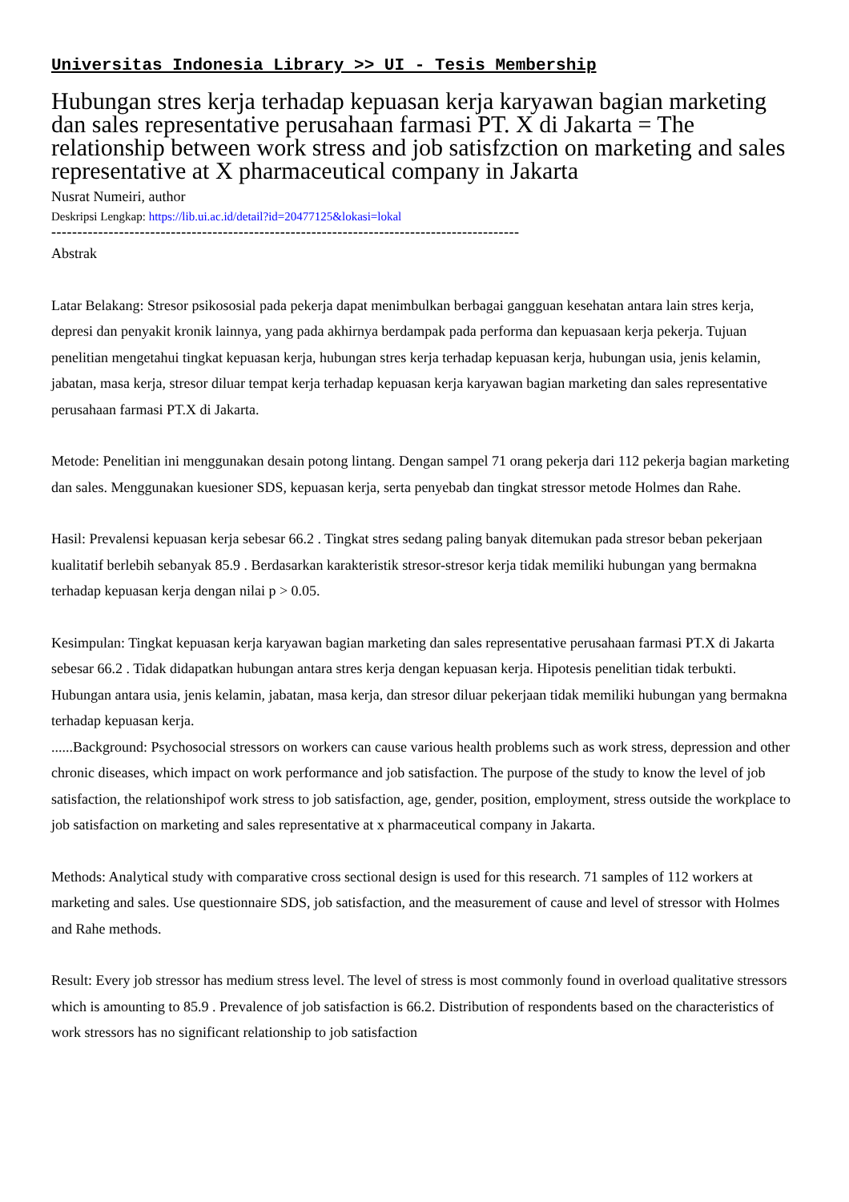Universitas Indonesia Library >> UI - Tesis Membership
Hubungan stres kerja terhadap kepuasan kerja karyawan bagian marketing dan sales representative perusahaan farmasi PT. X di Jakarta = The relationship between work stress and job satisfzction on marketing and sales representative at X pharmaceutical company in Jakarta
Nusrat Numeiri, author
Deskripsi Lengkap: https://lib.ui.ac.id/detail?id=20477125&lokasi=lokal
------------------------------------------------------------------------------------------
Abstrak
Latar Belakang: Stresor psikososial pada pekerja dapat menimbulkan berbagai gangguan kesehatan antara lain stres kerja, depresi dan penyakit kronik lainnya, yang pada akhirnya berdampak pada performa dan kepuasaan kerja pekerja. Tujuan penelitian mengetahui tingkat kepuasan kerja, hubungan stres kerja terhadap kepuasan kerja, hubungan usia, jenis kelamin, jabatan, masa kerja, stresor diluar tempat kerja terhadap kepuasan kerja karyawan bagian marketing dan sales representative perusahaan farmasi PT.X di Jakarta.
Metode: Penelitian ini menggunakan desain potong lintang. Dengan sampel 71 orang pekerja dari 112 pekerja bagian marketing dan sales. Menggunakan kuesioner SDS, kepuasan kerja, serta penyebab dan tingkat stressor metode Holmes dan Rahe.
Hasil: Prevalensi kepuasan kerja sebesar 66.2 . Tingkat stres sedang paling banyak ditemukan pada stresor beban pekerjaan kualitatif berlebih sebanyak 85.9 . Berdasarkan karakteristik stresor-stresor kerja tidak memiliki hubungan yang bermakna terhadap kepuasan kerja dengan nilai p > 0.05.
Kesimpulan: Tingkat kepuasan kerja karyawan bagian marketing dan sales representative perusahaan farmasi PT.X di Jakarta sebesar 66.2 . Tidak didapatkan hubungan antara stres kerja dengan kepuasan kerja. Hipotesis penelitian tidak terbukti. Hubungan antara usia, jenis kelamin, jabatan, masa kerja, dan stresor diluar pekerjaan tidak memiliki hubungan yang bermakna terhadap kepuasan kerja.
......Background: Psychosocial stressors on workers can cause various health problems such as work stress, depression and other chronic diseases, which impact on work performance and job satisfaction. The purpose of the study to know the level of job satisfaction, the relationshipof work stress to job satisfaction, age, gender, position, employment, stress outside the workplace to job satisfaction on marketing and sales representative at x pharmaceutical company in Jakarta.
Methods: Analytical study with comparative cross sectional design is used for this research. 71 samples of 112 workers at marketing and sales. Use questionnaire SDS, job satisfaction, and the measurement of cause and level of stressor with Holmes and Rahe methods.
Result: Every job stressor has medium stress level. The level of stress is most commonly found in overload qualitative stressors which is amounting to 85.9 . Prevalence of job satisfaction is 66.2. Distribution of respondents based on the characteristics of work stressors has no significant relationship to job satisfaction